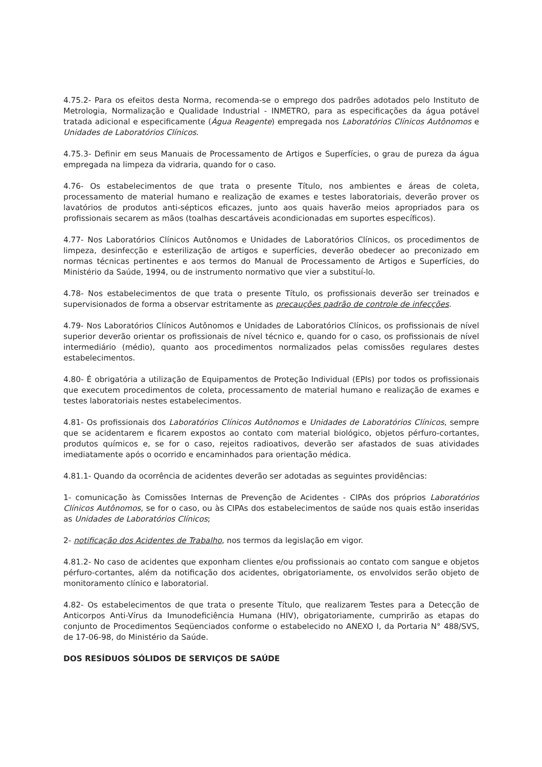4.75.2- Para os efeitos desta Norma, recomenda-se o emprego dos padrões adotados pelo Instituto de Metrologia, Normalização e Qualidade Industrial - INMETRO, para as especificações da água potável tratada adicional e especificamente (Água Reagente) empregada nos Laboratórios Clínicos Autônomos e Unidades de Laboratórios Clínicos.
4.75.3- Definir em seus Manuais de Processamento de Artigos e Superfícies, o grau de pureza da água empregada na limpeza da vidraria, quando for o caso.
4.76- Os estabelecimentos de que trata o presente Título, nos ambientes e áreas de coleta, processamento de material humano e realização de exames e testes laboratoriais, deverão prover os lavatórios de produtos anti-sépticos eficazes, junto aos quais haverão meios apropriados para os profissionais secarem as mãos (toalhas descartáveis acondicionadas em suportes específicos).
4.77- Nos Laboratórios Clínicos Autônomos e Unidades de Laboratórios Clínicos, os procedimentos de limpeza, desinfecção e esterilização de artigos e superfícies, deverão obedecer ao preconizado em normas técnicas pertinentes e aos termos do Manual de Processamento de Artigos e Superfícies, do Ministério da Saúde, 1994, ou de instrumento normativo que vier a substituí-lo.
4.78- Nos estabelecimentos de que trata o presente Título, os profissionais deverão ser treinados e supervisionados de forma a observar estritamente as precauções padrão de controle de infecções.
4.79- Nos Laboratórios Clínicos Autônomos e Unidades de Laboratórios Clínicos, os profissionais de nível superior deverão orientar os profissionais de nível técnico e, quando for o caso, os profissionais de nível intermediário (médio), quanto aos procedimentos normalizados pelas comissões regulares destes estabelecimentos.
4.80- É obrigatória a utilização de Equipamentos de Proteção Individual (EPIs) por todos os profissionais que executem procedimentos de coleta, processamento de material humano e realização de exames e testes laboratoriais nestes estabelecimentos.
4.81- Os profissionais dos Laboratórios Clínicos Autônomos e Unidades de Laboratórios Clínicos, sempre que se acidentarem e ficarem expostos ao contato com material biológico, objetos pérfuro-cortantes, produtos químicos e, se for o caso, rejeitos radioativos, deverão ser afastados de suas atividades imediatamente após o ocorrido e encaminhados para orientação médica.
4.81.1- Quando da ocorrência de acidentes deverão ser adotadas as seguintes providências:
1- comunicação às Comissões Internas de Prevenção de Acidentes - CIPAs dos próprios Laboratórios Clínicos Autônomos, se for o caso, ou às CIPAs dos estabelecimentos de saúde nos quais estão inseridas as Unidades de Laboratórios Clínicos;
2- notificação dos Acidentes de Trabalho, nos termos da legislação em vigor.
4.81.2- No caso de acidentes que exponham clientes e/ou profissionais ao contato com sangue e objetos pérfuro-cortantes, além da notificação dos acidentes, obrigatoriamente, os envolvidos serão objeto de monitoramento clínico e laboratorial.
4.82- Os estabelecimentos de que trata o presente Título, que realizarem Testes para a Detecção de Anticorpos Anti-Vírus da Imunodeficiência Humana (HIV), obrigatoriamente, cumprirão as etapas do conjunto de Procedimentos Seqüenciados conforme o estabelecido no ANEXO I, da Portaria N° 488/SVS, de 17-06-98, do Ministério da Saúde.
DOS RESÍDUOS SÓLIDOS DE SERVIÇOS DE SAÚDE